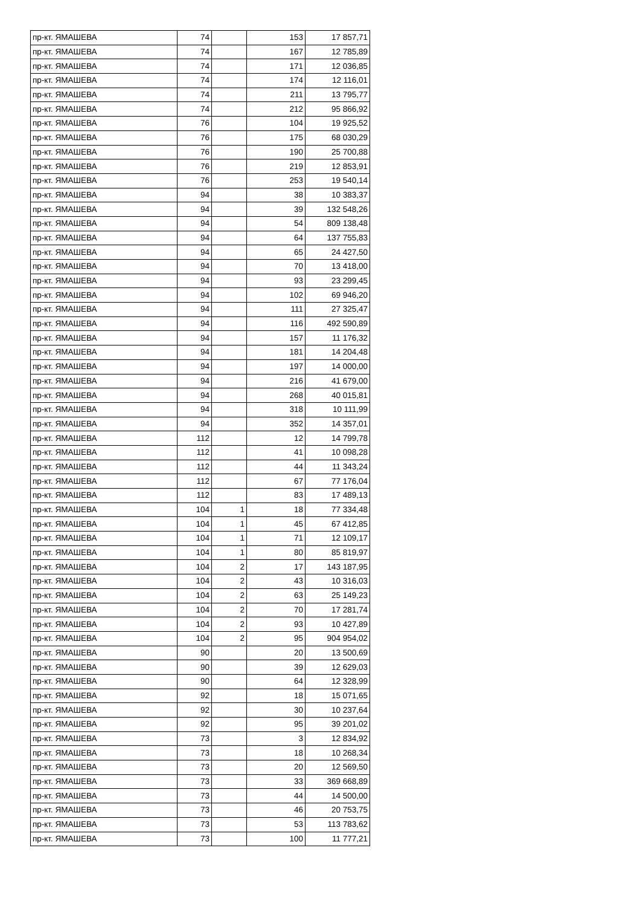| пр-кт. ЯМАШЕВА | 74 | | 153 | 17 857,71 |
| пр-кт. ЯМАШЕВА | 74 | | 167 | 12 785,89 |
| пр-кт. ЯМАШЕВА | 74 | | 171 | 12 036,85 |
| пр-кт. ЯМАШЕВА | 74 | | 174 | 12 116,01 |
| пр-кт. ЯМАШЕВА | 74 | | 211 | 13 795,77 |
| пр-кт. ЯМАШЕВА | 74 | | 212 | 95 866,92 |
| пр-кт. ЯМАШЕВА | 76 | | 104 | 19 925,52 |
| пр-кт. ЯМАШЕВА | 76 | | 175 | 68 030,29 |
| пр-кт. ЯМАШЕВА | 76 | | 190 | 25 700,88 |
| пр-кт. ЯМАШЕВА | 76 | | 219 | 12 853,91 |
| пр-кт. ЯМАШЕВА | 76 | | 253 | 19 540,14 |
| пр-кт. ЯМАШЕВА | 94 | | 38 | 10 383,37 |
| пр-кт. ЯМАШЕВА | 94 | | 39 | 132 548,26 |
| пр-кт. ЯМАШЕВА | 94 | | 54 | 809 138,48 |
| пр-кт. ЯМАШЕВА | 94 | | 64 | 137 755,83 |
| пр-кт. ЯМАШЕВА | 94 | | 65 | 24 427,50 |
| пр-кт. ЯМАШЕВА | 94 | | 70 | 13 418,00 |
| пр-кт. ЯМАШЕВА | 94 | | 93 | 23 299,45 |
| пр-кт. ЯМАШЕВА | 94 | | 102 | 69 946,20 |
| пр-кт. ЯМАШЕВА | 94 | | 111 | 27 325,47 |
| пр-кт. ЯМАШЕВА | 94 | | 116 | 492 590,89 |
| пр-кт. ЯМАШЕВА | 94 | | 157 | 11 176,32 |
| пр-кт. ЯМАШЕВА | 94 | | 181 | 14 204,48 |
| пр-кт. ЯМАШЕВА | 94 | | 197 | 14 000,00 |
| пр-кт. ЯМАШЕВА | 94 | | 216 | 41 679,00 |
| пр-кт. ЯМАШЕВА | 94 | | 268 | 40 015,81 |
| пр-кт. ЯМАШЕВА | 94 | | 318 | 10 111,99 |
| пр-кт. ЯМАШЕВА | 94 | | 352 | 14 357,01 |
| пр-кт. ЯМАШЕВА | 112 | | 12 | 14 799,78 |
| пр-кт. ЯМАШЕВА | 112 | | 41 | 10 098,28 |
| пр-кт. ЯМАШЕВА | 112 | | 44 | 11 343,24 |
| пр-кт. ЯМАШЕВА | 112 | | 67 | 77 176,04 |
| пр-кт. ЯМАШЕВА | 112 | | 83 | 17 489,13 |
| пр-кт. ЯМАШЕВА | 104 | 1 | 18 | 77 334,48 |
| пр-кт. ЯМАШЕВА | 104 | 1 | 45 | 67 412,85 |
| пр-кт. ЯМАШЕВА | 104 | 1 | 71 | 12 109,17 |
| пр-кт. ЯМАШЕВА | 104 | 1 | 80 | 85 819,97 |
| пр-кт. ЯМАШЕВА | 104 | 2 | 17 | 143 187,95 |
| пр-кт. ЯМАШЕВА | 104 | 2 | 43 | 10 316,03 |
| пр-кт. ЯМАШЕВА | 104 | 2 | 63 | 25 149,23 |
| пр-кт. ЯМАШЕВА | 104 | 2 | 70 | 17 281,74 |
| пр-кт. ЯМАШЕВА | 104 | 2 | 93 | 10 427,89 |
| пр-кт. ЯМАШЕВА | 104 | 2 | 95 | 904 954,02 |
| пр-кт. ЯМАШЕВА | 90 | | 20 | 13 500,69 |
| пр-кт. ЯМАШЕВА | 90 | | 39 | 12 629,03 |
| пр-кт. ЯМАШЕВА | 90 | | 64 | 12 328,99 |
| пр-кт. ЯМАШЕВА | 92 | | 18 | 15 071,65 |
| пр-кт. ЯМАШЕВА | 92 | | 30 | 10 237,64 |
| пр-кт. ЯМАШЕВА | 92 | | 95 | 39 201,02 |
| пр-кт. ЯМАШЕВА | 73 | | 3 | 12 834,92 |
| пр-кт. ЯМАШЕВА | 73 | | 18 | 10 268,34 |
| пр-кт. ЯМАШЕВА | 73 | | 20 | 12 569,50 |
| пр-кт. ЯМАШЕВА | 73 | | 33 | 369 668,89 |
| пр-кт. ЯМАШЕВА | 73 | | 44 | 14 500,00 |
| пр-кт. ЯМАШЕВА | 73 | | 46 | 20 753,75 |
| пр-кт. ЯМАШЕВА | 73 | | 53 | 113 783,62 |
| пр-кт. ЯМАШЕВА | 73 | | 100 | 11 777,21 |